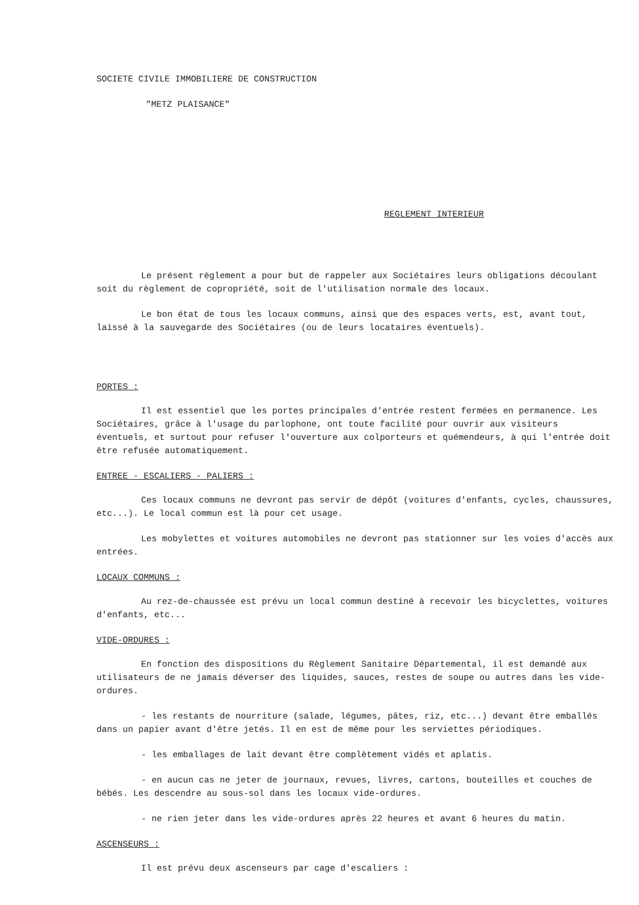SOCIETE CIVILE IMMOBILIERE DE CONSTRUCTION
"METZ PLAISANCE"
REGLEMENT INTERIEUR
Le présent règlement a pour but de rappeler aux Sociétaires leurs obligations découlant soit du règlement de copropriété, soit de l'utilisation normale des locaux.
Le bon état de tous les locaux communs, ainsi que des espaces verts, est, avant tout, laissé à la sauvegarde des Sociétaires (ou de leurs locataires éventuels).
PORTES :
Il est essentiel que les portes principales d'entrée restent fermées en permanence. Les Sociétaires, grâce à l'usage du parlophone, ont toute facilité pour ouvrir aux visiteurs éventuels, et surtout pour refuser l'ouverture aux colporteurs et quémendeurs, à qui l'entrée doit être refusée automatiquement.
ENTREE - ESCALIERS - PALIERS :
Ces locaux communs ne devront pas servir de dépôt (voitures d'enfants, cycles, chaussures, etc...). Le local commun est là pour cet usage.
Les mobylettes et voitures automobiles ne devront pas stationner sur les voies d'accès aux entrées.
LOCAUX COMMUNS :
Au rez-de-chaussée est prévu un local commun destiné à recevoir les bicyclettes, voitures d'enfants, etc...
VIDE-ORDURES :
En fonction des dispositions du Règlement Sanitaire Départemental, il est demandé aux utilisateurs de ne jamais déverser des liquides, sauces, restes de soupe ou autres dans les vide-ordures.
- les restants de nourriture (salade, légumes, pâtes, riz, etc...) devant être emballés dans un papier avant d'être jetés. Il en est de même pour les serviettes périodiques.
- les emballages de lait devant être complètement vidés et aplatis.
- en aucun cas ne jeter de journaux, revues, livres, cartons, bouteilles et couches de bébés. Les descendre au sous-sol dans les locaux vide-ordures.
- ne rien jeter dans les vide-ordures après 22 heures et avant 6 heures du matin.
ASCENSEURS :
Il est prévu deux ascenseurs par cage d'escaliers :